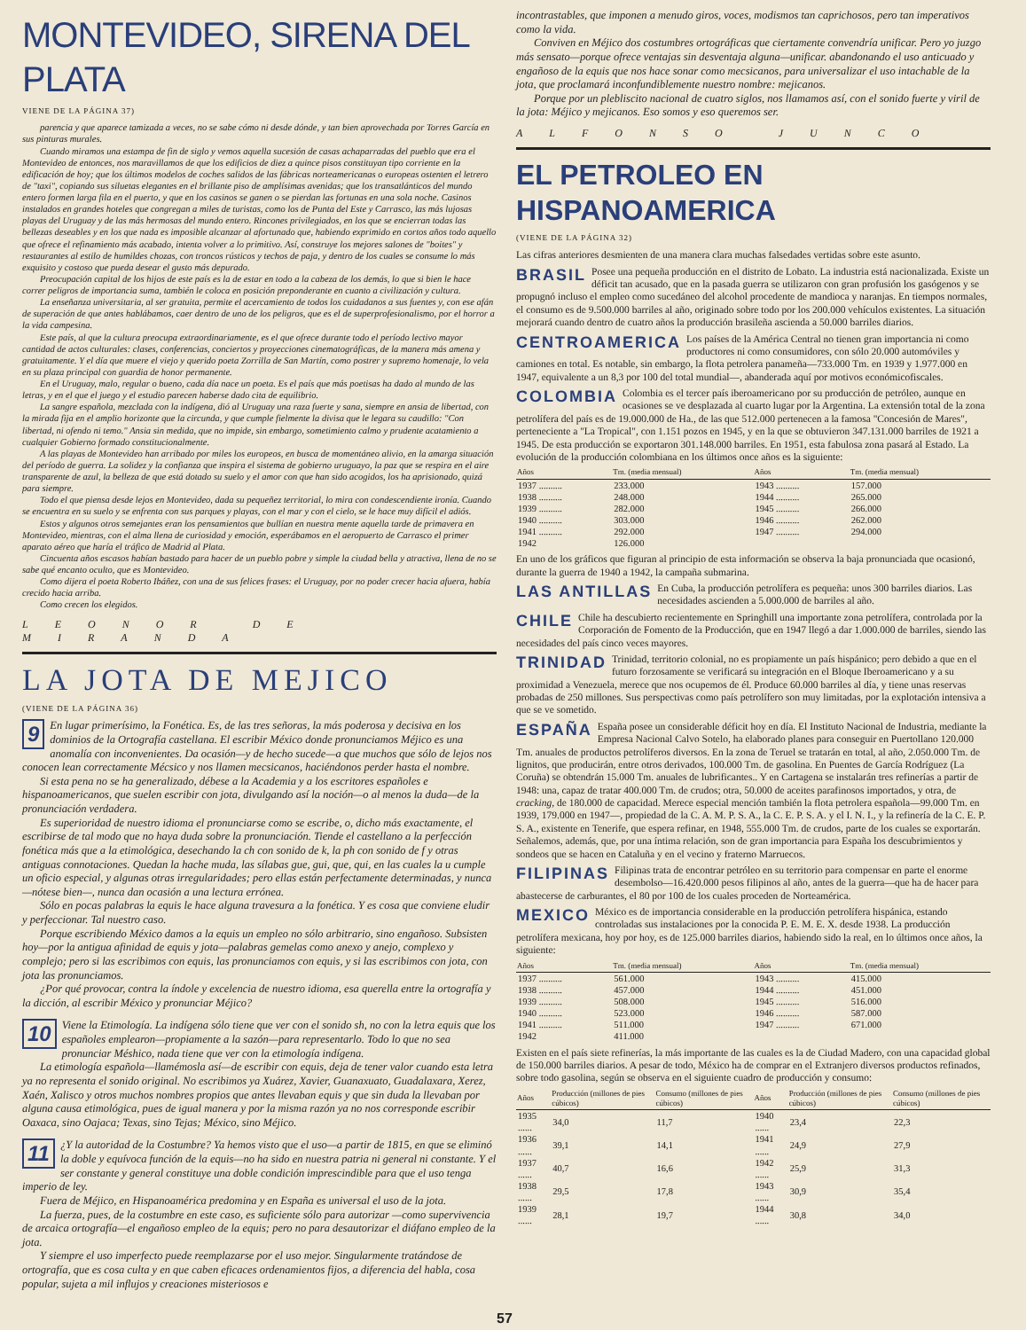MONTEVIDEO, SIRENA DEL PLATA
VIENE DE LA PÁGINA 37)
parencia y que aparece tamizada a veces, no se sabe cómo ni desde dónde, y tan bien aprovechada por Torres García en sus pinturas murales.
Cuando miramos una estampa de fin de siglo y vemos aquella sucesión de casas achaparradas del pueblo que era el Montevideo de entonces, nos maravillamos de que los edificios de diez a quince pisos constituyan tipo corriente en la edificación de hoy; que los últimos modelos de coches salidos de las fábricas norteamericanas o europeas ostenten el letrero de "taxi", copiando sus siluetas elegantes en el brillante piso de amplísimas avenidas; que los transatlánticos del mundo entero formen larga fila en el puerto, y que en los casinos se ganen o se pierdan las fortunas en una sola noche. Casinos instalados en grandes hoteles que congregan a miles de turistas, como los de Punta del Este y Carrasco, las más lujosas playas del Uruguay y de las más hermosas del mundo entero. Rincones privilegiados, en los que se encierran todas las bellezas deseables y en los que nada es imposible alcanzar al afortunado que, habiendo exprimido en cortos años todo aquello que ofrece el refinamiento más acabado, intenta volver a lo primitivo. Así, construye los mejores salones de "boites" y restaurantes al estilo de humildes chozas, con troncos rústicos y techos de paja, y dentro de los cuales se consume lo más exquisito y costoso que pueda desear el gusto más depurado.
Preocupación capital de los hijos de este país es la de estar en todo a la cabeza de los demás, lo que si bien le hace correr peligros de importancia suma, también le coloca en posición preponderante en cuanto a civilización y cultura.
La enseñanza universitaria, al ser gratuita, permite el acercamiento de todos los cuidadanos a sus fuentes y, con ese afán de superación de que antes hablábamos, caer dentro de uno de los peligros, que es el de superprofesionalismo, por el horror a la vida campesina.
Este país, al que la cultura preocupa extraordinariamente, es el que ofrece durante todo el período lectivo mayor cantidad de actos culturales: clases, conferencias, conciertos y proyecciones cinematográficas, de la manera más amena y gratuitamente. Y el día que muere el viejo y querido poeta Zorrilla de San Martín, como postrer y supremo homenaje, lo vela en su plaza principal con guardia de honor permanente.
En el Uruguay, malo, regular o bueno, cada día nace un poeta. Es el país que más poetisas ha dado al mundo de las letras, y en el que el juego y el estudio parecen haberse dado cita de equilibrio.
La sangre española, mezclada con la indígena, dió al Uruguay una raza fuerte y sana, siempre en ansia de libertad, con la mirada fija en el amplio horizonte que la circunda, y que cumple fielmente la divisa que le legara su caudillo: "Con libertad, ni ofendo ni temo." Ansia sin medida, que no impide, sin embargo, sometimiento calmo y prudente acatamiento a cualquier Gobierno formado constitucionalmente.
A las playas de Montevideo han arribado por miles los europeos, en busca de momentáneo alivio, en la amarga situación del período de guerra. La solidez y la confianza que inspira el sistema de gobierno uruguayo, la paz que se respira en el aire transparente de azul, la belleza de que está dotado su suelo y el amor con que han sido acogidos, los ha aprisionado, quizá para siempre.
Todo el que piensa desde lejos en Montevideo, dada su pequeñez territorial, lo mira con condescendiente ironía. Cuando se encuentra en su suelo y se enfrenta con sus parques y playas, con el mar y con el cielo, se le hace muy difícil el adiós.
Estos y algunos otros semejantes eran los pensamientos que bullían en nuestra mente aquella tarde de primavera en Montevideo, mientras, con el alma llena de curiosidad y emoción, esperábamos en el aeropuerto de Carrasco el primer aparato aéreo que haría el tráfico de Madrid al Plata.
Cincuenta años escasos habían bastado para hacer de un pueblo pobre y simple la ciudad bella y atractiva, llena de no se sabe qué encanto oculto, que es Montevideo.
Como dijera el poeta Roberto Ibáñez, con una de sus felices frases: el Uruguay, por no poder crecer hacia afuera, había crecido hacia arriba.
Como crecen los elegidos.
LEONOR DE MIRANDA
LA JOTA DE MEJICO
(VIENE DE LA PÁGINA 36)
9 En lugar primerísimo, la Fonética. Es, de las tres señoras, la más poderosa y decisiva en los dominios de la Ortografía castellana. El escribir México donde pronunciamos Méjico es una anomalía con inconvenientes. Da ocasión—y de hecho sucede—a que muchos que sólo de lejos nos conocen lean correctamente Mécsico y nos llamen mecsicanos, haciéndonos perder hasta el nombre.
Si esta pena no se ha generalizado, débese a la Academia y a los escritores españoles e hispanoamericanos, que suelen escribir con jota, divulgando así la noción—o al menos la duda—de la pronunciación verdadera.
Es superioridad de nuestro idioma el pronunciarse como se escribe, o, dicho más exactamente, el escribirse de tal modo que no haya duda sobre la pronunciación. Tiende el castellano a la perfección fonética más que a la etimológica, desechando la ch con sonido de k, la ph con sonido de f y otras antiguas connotaciones. Quedan la hache muda, las sílabas gue, gui, que, qui, en las cuales la u cumple un oficio especial, y algunas otras irregularidades; pero ellas están perfectamente determinadas, y nunca —nótese bien—, nunca dan ocasión a una lectura errónea.
Sólo en pocas palabras la equis le hace alguna travesura a la fonética. Y es cosa que conviene eludir y perfeccionar. Tal nuestro caso.
Porque escribiendo México damos a la equis un empleo no sólo arbitrario, sino engañoso. Subsisten hoy—por la antigua afinidad de equis y jota—palabras gemelas como anexo y anejo, complexo y complejo; pero si las escribimos con equis, las pronunciamos con equis, y si las escribimos con jota, con jota las pronunciamos.
¿Por qué provocar, contra la índole y excelencia de nuestro idioma, esa querella entre la ortografía y la dicción, al escribir México y pronunciar Méjico?
10 Viene la Etimología. La indígena sólo tiene que ver con el sonido sh, no con la letra equis que los españoles emplearon—propiamente a la sazón—para representarlo. Todo lo que no sea pronunciar Méshico, nada tiene que ver con la etimología indígena.
La etimología española—llamémosla así—de escribir con equis, deja de tener valor cuando esta letra ya no representa el sonido original. No escribimos ya Xuárez, Xavier, Guanaxuato, Guadalaxara, Xerez, Xaén, Xalisco y otros muchos nombres propios que antes llevaban equis y que sin duda la llevaban por alguna causa etimológica, pues de igual manera y por la misma razón ya no nos corresponde escribir Oaxaca, sino Oajaca; Texas, sino Tejas; México, sino Méjico.
11 ¿Y la autoridad de la Costumbre? Ya hemos visto que el uso—a partir de 1815, en que se eliminó la doble y equívoca función de la equis—no ha sido en nuestra patria ni general ni constante. Y el ser constante y general constituye una doble condición imprescindible para que el uso tenga imperio de ley.
Fuera de Méjico, en Hispanoamérica predomina y en España es universal el uso de la jota.
La fuerza, pues, de la costumbre en este caso, es suficiente sólo para autorizar —como supervivencia de arcaica ortografía—el engañoso empleo de la equis; pero no para desautorizar el diáfano empleo de la jota.
Y siempre el uso imperfecto puede reemplazarse por el uso mejor. Singularmente tratándose de ortografía, que es cosa culta y en que caben eficaces ordenamientos fijos, a diferencia del habla, cosa popular, sujeta a mil influjos y creaciones misteriosos e
incontrastables, que imponen a menudo giros, voces, modismos tan caprichosos, pero tan imperativos como la vida.
Conviven en Méjico dos costumbres ortográficas que ciertamente convendría unificar. Pero yo juzgo más sensato—porque ofrece ventajas sin desventaja alguna—unificar. abandonando el uso anticuado y engañoso de la equis que nos hace sonar como mecsicanos, para universalizar el uso intachable de la jota, que proclamará inconfundiblemente nuestro nombre: mejicanos.
Porque por un plebliscito nacional de cuatro siglos, nos llamamos así, con el sonido fuerte y viril de la jota: Méjico y mejicanos. Eso somos y eso queremos ser.
ALFONSO JUNCO
EL PETROLEO EN HISPANOAMERICA
(VIENE DE LA PÁGINA 32)
Las cifras anteriores desmienten de una manera clara muchas falsedades vertidas sobre este asunto.
BRASIL Posee una pequeña producción en el distrito de Lobato. La industria está nacionalizada. Existe un déficit tan acusado, que en la pasada guerra se utilizaron con gran profusión los gasógenos y se propugnó incluso el empleo como sucedáneo del alcohol procedente de mandioca y naranjas. En tiempos normales, el consumo es de 9.500.000 barriles al año, originado sobre todo por los 200.000 vehículos existentes. La situación mejorará cuando dentro de cuatro años la producción brasileña ascienda a 50.000 barriles diarios.
CENTROAMERICA Los países de la América Central no tienen gran importancia ni como productores ni como consumidores, con sólo 20.000 automóviles y camiones en total. Es notable, sin embargo, la flota petrolera panameña—733.000 Tm. en 1939 y 1.977.000 en 1947, equivalente a un 8,3 por 100 del total mundial—, abanderada aquí por motivos económicofiscales.
COLOMBIA Colombia es el tercer país iberoamericano por su producción de petróleo, aunque en ocasiones se ve desplazada al cuarto lugar por la Argentina. La extensión total de la zona petrolífera del país es de 19.000.000 de Ha., de las que 512.000 pertenecen a la famosa "Concesión de Mares", perteneciente a "La Tropical", con 1.151 pozos en 1945, y en la que se obtuvieron 347.131.000 barriles de 1921 a 1945. De esta producción se exportaron 301.148.000 barriles. En 1951, esta fabulosa zona pasará al Estado. La evolución de la producción colombiana en los últimos once años es la siguiente:
| Años | Tm. (media mensual) | Años | Tm. (media mensual) |
| --- | --- | --- | --- |
| 1937 .......... | 233.000 | 1943 .......... | 157.000 |
| 1938 .......... | 248.000 | 1944 .......... | 265.000 |
| 1939 .......... | 282.000 | 1945 .......... | 266.000 |
| 1940 .......... | 303.000 | 1946 .......... | 262.000 |
| 1941 .......... | 292.000 | 1947 .......... | 294.000 |
| 1942 | 126.000 | | |
En uno de los gráficos que figuran al principio de esta información se observa la baja pronunciada que ocasionó, durante la guerra de 1940 a 1942, la campaña submarina.
LAS ANTILLAS En Cuba, la producción petrolífera es pequeña: unos 300 barriles diarios. Las necesidades ascienden a 5.000.000 de barriles al año.
CHILE Chile ha descubierto recientemente en Springhill una importante zona petrolífera, controlada por la Corporación de Fomento de la Producción, que en 1947 llegó a dar 1.000.000 de barriles, siendo las necesidades del país cinco veces mayores.
TRINIDAD Trinidad, territorio colonial, no es propiamente un país hispánico; pero debido a que en el futuro forzosamente se verificará su integración en el Bloque Iberoamericano y a su proximidad a Venezuela, merece que nos ocupemos de él. Produce 60.000 barriles al día, y tiene unas reservas probadas de 250 millones. Sus perspectivas como país petrolífero son muy limitadas, por la explotación intensiva a que se ve sometido.
ESPAÑA España posee un considerable déficit hoy en día. El Instituto Nacional de Industria, mediante la Empresa Nacional Calvo Sotelo, ha elaborado planes para conseguir en Puertollano 120.000 Tm. anuales de productos petrolíferos diversos. En la zona de Teruel se tratarán en total, al año, 2.050.000 Tm. de lignitos, que producirán, entre otros derivados, 100.000 Tm. de gasolina. En Puentes de García Rodríguez (La Coruña) se obtendrán 15.000 Tm. anuales de lubrificantes.. Y en Cartagena se instalarán tres refinerías a partir de 1948: una, capaz de tratar 400.000 Tm. de crudos; otra, 50.000 de aceites parafinosos importados, y otra, de cracking, de 180.000 de capacidad. Merece especial mención también la flota petrolera española—99.000 Tm. en 1939, 179.000 en 1947—, propiedad de la C. A. M. P. S. A., la C. E. P. S. A. y el I. N. I., y la refinería de la C. E. P. S. A., existente en Tenerife, que espera refinar, en 1948, 555.000 Tm. de crudos, parte de los cuales se exportarán. Señalemos, además, que, por una íntima relación, son de gran importancia para España los descubrimientos y sondeos que se hacen en Cataluña y en el vecino y fraterno Marruecos.
FILIPINAS Filipinas trata de encontrar petróleo en su territorio para compensar en parte el enorme desembolso—16.420.000 pesos filipinos al año, antes de la guerra—que ha de hacer para abastecerse de carburantes, el 80 por 100 de los cuales proceden de Norteamérica.
MEXICO México es de importancia considerable en la producción petrolífera hispánica, estando controladas sus instalaciones por la conocida P. E. M. E. X. desde 1938. La producción petrolífera mexicana, hoy por hoy, es de 125.000 barriles diarios, habiendo sido la real, en lo últimos once años, la siguiente:
| Años | Tm. (media mensual) | Años | Tm. (media mensual) |
| --- | --- | --- | --- |
| 1937 .......... | 561.000 | 1943 .......... | 415.000 |
| 1938 .......... | 457.000 | 1944 .......... | 451.000 |
| 1939 .......... | 508.000 | 1945 .......... | 516.000 |
| 1940 .......... | 523.000 | 1946 .......... | 587.000 |
| 1941 .......... | 511.000 | 1947 .......... | 671.000 |
| 1942 | 411.000 | | |
Existen en el país siete refinerías, la más importante de las cuales es la de Ciudad Madero, con una capacidad global de 150.000 barriles diarios. A pesar de todo, México ha de comprar en el Extranjero diversos productos refinados, sobre todo gasolina, según se observa en el siguiente cuadro de producción y consumo:
| Años | Producción (millones de pies cúbicos) | Consumo (millones de pies cúbicos) | Años | Producción (millones de pies cúbicos) | Consumo (millones de pies cúbicos) |
| --- | --- | --- | --- | --- | --- |
| 1935 ...... | 34,0 | 11,7 | 1940 ...... | 23,4 | 22,3 |
| 1936 ...... | 39,1 | 14,1 | 1941 ...... | 24,9 | 27,9 |
| 1937 ...... | 40,7 | 16,6 | 1942 ...... | 25,9 | 31,3 |
| 1938 ...... | 29,5 | 17,8 | 1943 ...... | 30,9 | 35,4 |
| 1939 ...... | 28,1 | 19,7 | 1944 ...... | 30,8 | 34,0 |
57